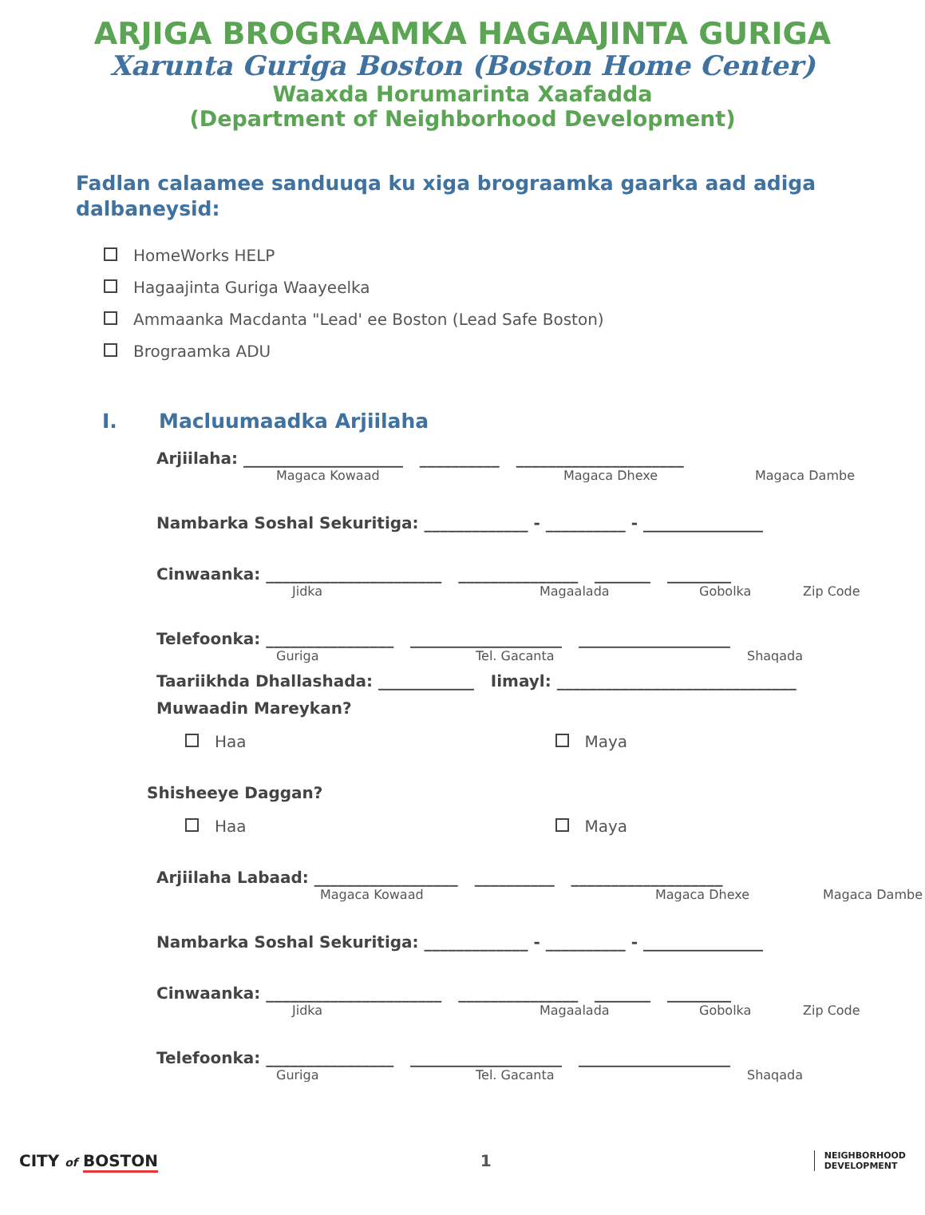ARJIGA BROGRAAMKA HAGAAJINTA GURIGA
Xarunta Guriga Boston (Boston Home Center)
Waaxda Horumarinta Xaafadda
(Department of Neighborhood Development)
Fadlan calaamee sanduuqa ku xiga brograamka gaarka aad adiga dalbaneysid:
HomeWorks HELP
Hagaajinta Guriga Waayeelka
Ammaanka Macdanta "Lead' ee Boston (Lead Safe Boston)
Brograamka ADU
I. Macluumaadka Arjiilaha
Arjiilaha: ____________________ __________ _____________________
Magaca Kowaad Magaca Dhexe Magaca Dambe
Nambarka Soshal Sekuritiga: _____________ - __________ - _______________
Cinwaanka: ______________________ _______________ _______ ________
Jidka Magaalada Gobolka Zip Code
Telefoonka: ________________ ___________________ ___________________
Guriga Tel. Gacanta Shaqada
Taariikhda Dhallashada: ____________ Iimayl: ______________________________
Muwaadin Mareykan?
Haa Maya
Shisheeye Daggan?
Haa Maya
Arjiilaha Labaad: __________________ __________ ___________________
Magaca Kowaad Magaca Dhexe Magaca Dambe
Nambarka Soshal Sekuritiga: _____________ - __________ - _______________
Cinwaanka: ______________________ _______________ _______ ________
Jidka Magaalada Gobolka Zip Code
Telefoonka: ________________ ___________________ ___________________
Guriga Tel. Gacanta Shaqada
CITY of BOSTON 1 NEIGHBORHOOD
DEVELOPMENT